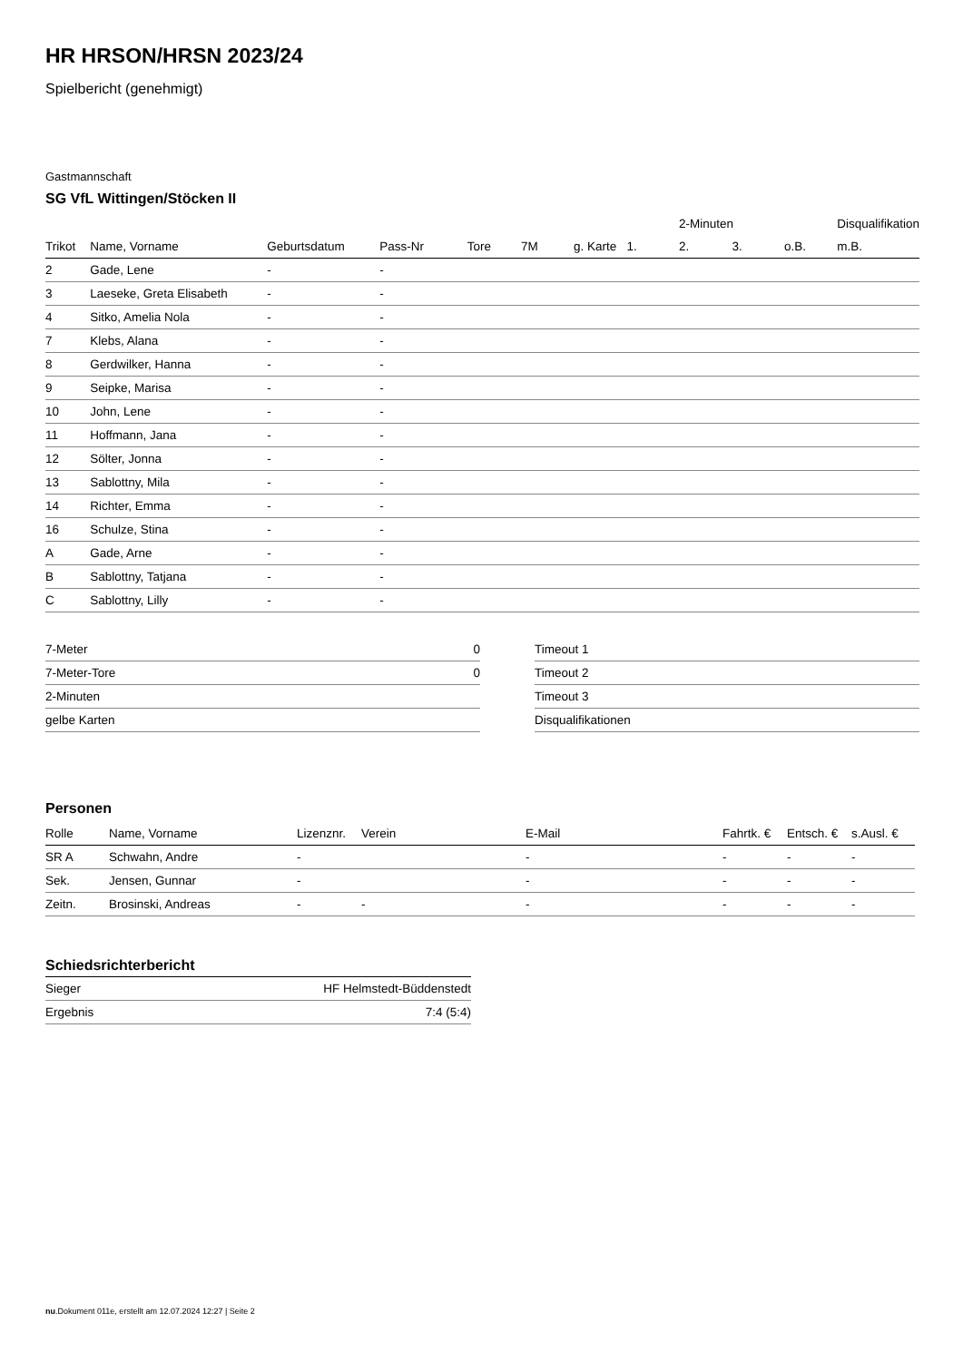HR HRSON/HRSN 2023/24
Spielbericht (genehmigt)
Gastmannschaft
SG VfL Wittingen/Stöcken II
| | | | | | | | | 2-Minuten | | | Disqualifikation |
| Trikot | Name, Vorname | Geburtsdatum | Pass-Nr | Tore | 7M | g. Karte | 1. | 2. | 3. | o.B. | m.B. |
| 2 | Gade, Lene | - | - | | | | | | | | |
| 3 | Laeseke, Greta Elisabeth | - | - | | | | | | | | |
| 4 | Sitko, Amelia Nola | - | - | | | | | | | | |
| 7 | Klebs, Alana | - | - | | | | | | | | |
| 8 | Gerdwilker, Hanna | - | - | | | | | | | | |
| 9 | Seipke, Marisa | - | - | | | | | | | | |
| 10 | John, Lene | - | - | | | | | | | | |
| 11 | Hoffmann, Jana | - | - | | | | | | | | |
| 12 | Sölter, Jonna | - | - | | | | | | | | |
| 13 | Sablottny, Mila | - | - | | | | | | | | |
| 14 | Richter, Emma | - | - | | | | | | | | |
| 16 | Schulze, Stina | - | - | | | | | | | | |
| A | Gade, Arne | - | - | | | | | | | | |
| B | Sablottny, Tatjana | - | - | | | | | | | | |
| C | Sablottny, Lilly | - | - | | | | | | | | |
| 7-Meter | 0 |
| 7-Meter-Tore | 0 |
| 2-Minuten | |
| gelbe Karten | |
| Timeout 1 |
| Timeout 2 |
| Timeout 3 |
| Disqualifikationen |
Personen
| Rolle | Name, Vorname | Lizenznr. | Verein | E-Mail | Fahrtk. € | Entsch. € | s.Ausl. € |
| --- | --- | --- | --- | --- | --- | --- | --- |
| SR A | Schwahn, Andre | - | | - | - | - | - |
| Sek. | Jensen, Gunnar | - | | - | - | - | - |
| Zeitn. | Brosinski, Andreas | - | - | - | - | - | - |
Schiedsrichterbericht
| Sieger | HF Helmstedt-Büddenstedt |
| Ergebnis | 7:4 (5:4) |
nu.Dokument 011e, erstellt am 12.07.2024 12:27 | Seite 2